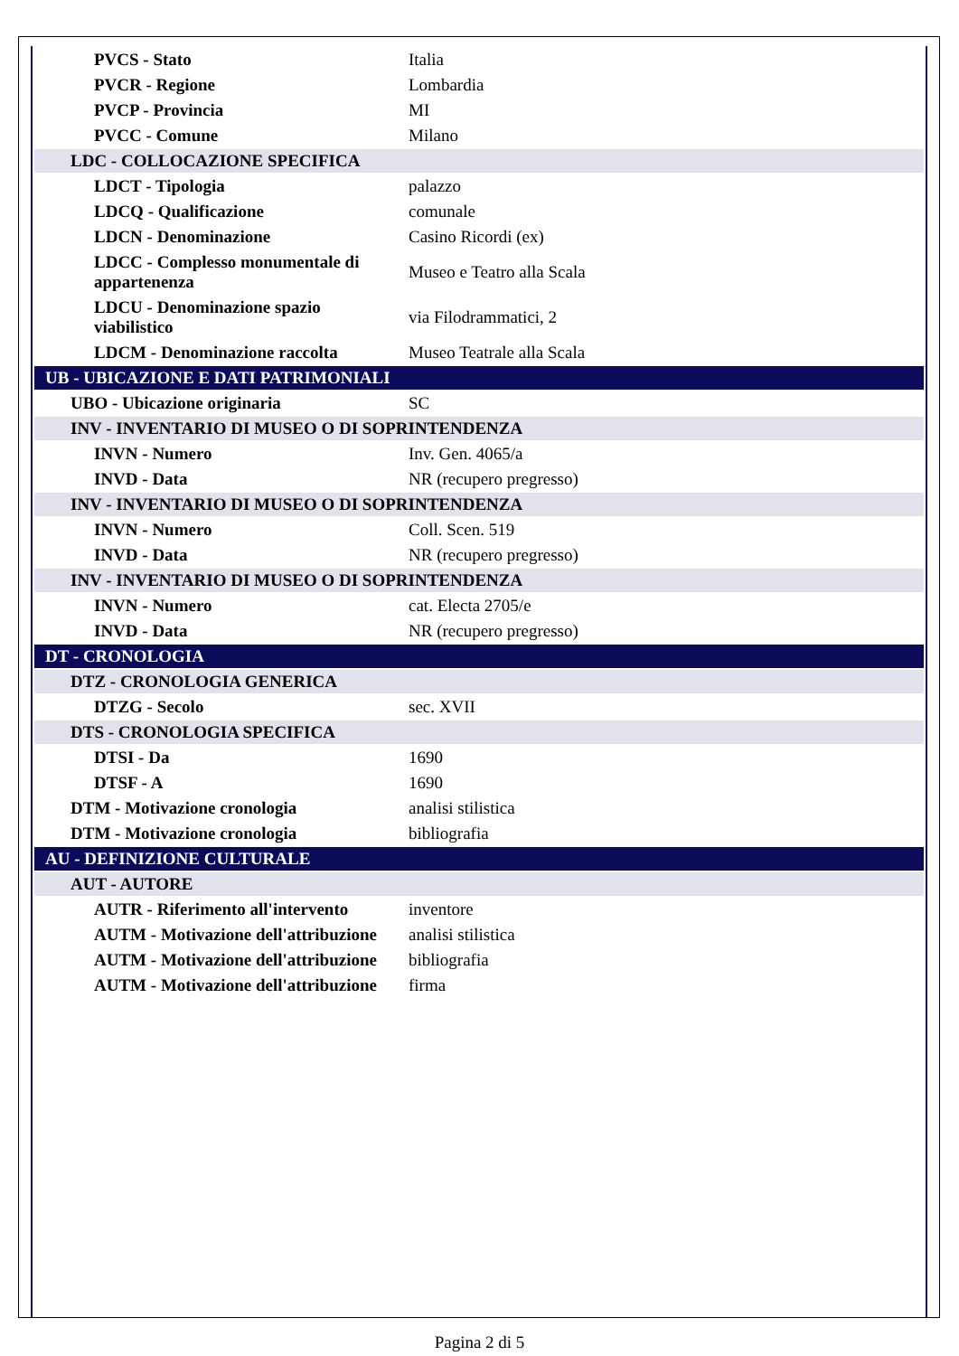| PVCS - Stato | Italia |
| PVCR - Regione | Lombardia |
| PVCP - Provincia | MI |
| PVCC - Comune | Milano |
| LDC - COLLOCAZIONE SPECIFICA | |
| LDCT - Tipologia | palazzo |
| LDCQ - Qualificazione | comunale |
| LDCN - Denominazione | Casino Ricordi (ex) |
| LDCC - Complesso monumentale di appartenenza | Museo e Teatro alla Scala |
| LDCU - Denominazione spazio viabilistico | via Filodrammatici, 2 |
| LDCM - Denominazione raccolta | Museo Teatrale alla Scala |
| UB - UBICAZIONE E DATI PATRIMONIALI | |
| UBO - Ubicazione originaria | SC |
| INV - INVENTARIO DI MUSEO O DI SOPRINTENDENZA | |
| INVN - Numero | Inv. Gen. 4065/a |
| INVD - Data | NR (recupero pregresso) |
| INV - INVENTARIO DI MUSEO O DI SOPRINTENDENZA | |
| INVN - Numero | Coll. Scen. 519 |
| INVD - Data | NR (recupero pregresso) |
| INV - INVENTARIO DI MUSEO O DI SOPRINTENDENZA | |
| INVN - Numero | cat. Electa 2705/e |
| INVD - Data | NR (recupero pregresso) |
| DT - CRONOLOGIA | |
| DTZ - CRONOLOGIA GENERICA | |
| DTZG - Secolo | sec. XVII |
| DTS - CRONOLOGIA SPECIFICA | |
| DTSI - Da | 1690 |
| DTSF - A | 1690 |
| DTM - Motivazione cronologia | analisi stilistica |
| DTM - Motivazione cronologia | bibliografia |
| AU - DEFINIZIONE CULTURALE | |
| AUT - AUTORE | |
| AUTR - Riferimento all'intervento | inventore |
| AUTM - Motivazione dell'attribuzione | analisi stilistica |
| AUTM - Motivazione dell'attribuzione | bibliografia |
| AUTM - Motivazione dell'attribuzione | firma |
Pagina 2 di 5